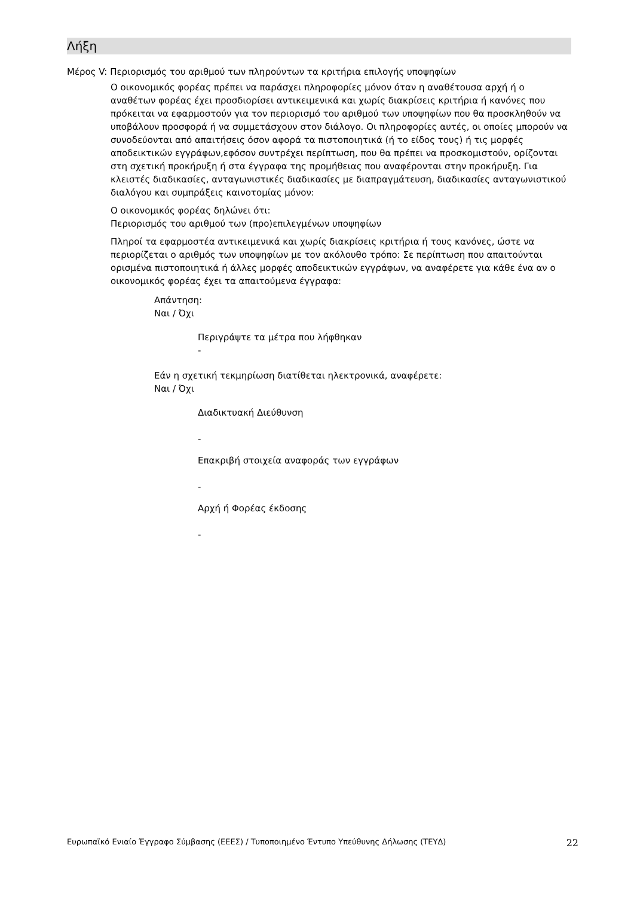Λήξη
Μέρος V: Περιορισμός του αριθμού των πληρούντων τα κριτήρια επιλογής υποψηφίων
Ο οικονομικός φορέας πρέπει να παράσχει πληροφορίες μόνον όταν η αναθέτουσα αρχή ή ο αναθέτων φορέας έχει προσδιορίσει αντικειμενικά και χωρίς διακρίσεις κριτήρια ή κανόνες που πρόκειται να εφαρμοστούν για τον περιορισμό του αριθμού των υποψηφίων που θα προσκληθούν να υποβάλουν προσφορά ή να συμμετάσχουν στον διάλογο. Οι πληροφορίες αυτές, οι οποίες μπορούν να συνοδεύονται από απαιτήσεις όσον αφορά τα πιστοποιητικά (ή το είδος τους) ή τις μορφές αποδεικτικών εγγράφων,εφόσον συντρέχει περίπτωση, που θα πρέπει να προσκομιστούν, ορίζονται στη σχετική προκήρυξη ή στα έγγραφα της προμήθειας που αναφέρονται στην προκήρυξη. Για κλειστές διαδικασίες, ανταγωνιστικές διαδικασίες με διαπραγμάτευση, διαδικασίες ανταγωνιστικού διαλόγου και συμπράξεις καινοτομίας μόνον:
Ο οικονομικός φορέας δηλώνει ότι:
Περιορισμός του αριθμού των (προ)επιλεγμένων υποψηφίων
Πληροί τα εφαρμοστέα αντικειμενικά και χωρίς διακρίσεις κριτήρια ή τους κανόνες, ώστε να περιορίζεται ο αριθμός των υποψηφίων με τον ακόλουθο τρόπο: Σε περίπτωση που απαιτούνται ορισμένα πιστοποιητικά ή άλλες μορφές αποδεικτικών εγγράφων, να αναφέρετε για κάθε ένα αν ο οικονομικός φορέας έχει τα απαιτούμενα έγγραφα:
Απάντηση:
Ναι / Όχι
Περιγράψτε τα μέτρα που λήφθηκαν
-
Εάν η σχετική τεκμηρίωση διατίθεται ηλεκτρονικά, αναφέρετε:
Ναι / Όχι
Διαδικτυακή Διεύθυνση
-
Επακριβή στοιχεία αναφοράς των εγγράφων
-
Αρχή ή Φορέας έκδοσης
-
Ευρωπαϊκό Ενιαίο Έγγραφο Σύμβασης (ΕΕΕΣ) / Τυποποιημένο Έντυπο Υπεύθυνης Δήλωσης (ΤΕΥΔ) 22